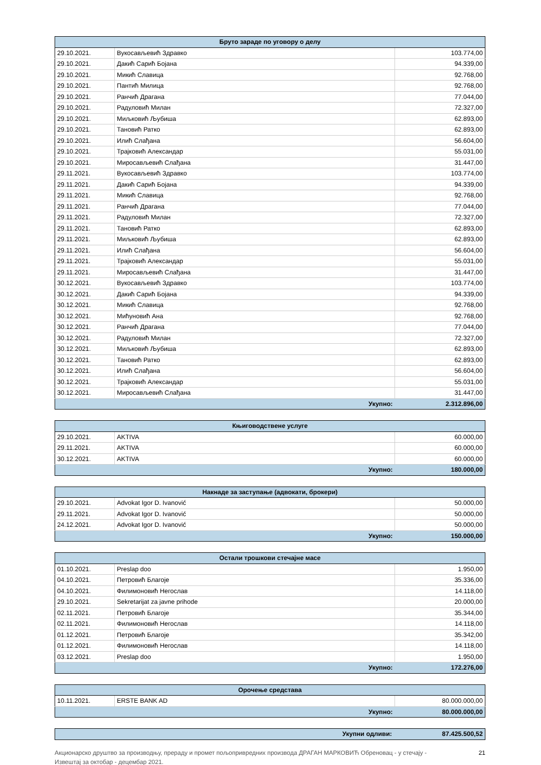| Бруто зараде по уговору о делу | | |
| --- | --- | --- |
| 29.10.2021. | Вукосављевић Здравко | 103.774,00 |
| 29.10.2021. | Дакић Сарић Бојана | 94.339,00 |
| 29.10.2021. | Микић Славица | 92.768,00 |
| 29.10.2021. | Пантић Милица | 92.768,00 |
| 29.10.2021. | Ранчић Драгана | 77.044,00 |
| 29.10.2021. | Радуловић Милан | 72.327,00 |
| 29.10.2021. | Миљковић Љубиша | 62.893,00 |
| 29.10.2021. | Тановић Ратко | 62.893,00 |
| 29.10.2021. | Илић Слађана | 56.604,00 |
| 29.10.2021. | Трајковић Александар | 55.031,00 |
| 29.10.2021. | Миросављевић Слађана | 31.447,00 |
| 29.11.2021. | Вукосављевић Здравко | 103.774,00 |
| 29.11.2021. | Дакић Сарић Бојана | 94.339,00 |
| 29.11.2021. | Микић Славица | 92.768,00 |
| 29.11.2021. | Ранчић Драгана | 77.044,00 |
| 29.11.2021. | Радуловић Милан | 72.327,00 |
| 29.11.2021. | Тановић Ратко | 62.893,00 |
| 29.11.2021. | Миљковић Љубиша | 62.893,00 |
| 29.11.2021. | Илић Слађана | 56.604,00 |
| 29.11.2021. | Трајковић Александар | 55.031,00 |
| 29.11.2021. | Миросављевић Слађана | 31.447,00 |
| 30.12.2021. | Вукосављевић Здравко | 103.774,00 |
| 30.12.2021. | Дакић Сарић Бојана | 94.339,00 |
| 30.12.2021. | Микић Славица | 92.768,00 |
| 30.12.2021. | Мићуновић Ана | 92.768,00 |
| 30.12.2021. | Ранчић Драгана | 77.044,00 |
| 30.12.2021. | Радуловић Милан | 72.327,00 |
| 30.12.2021. | Миљковић Љубиша | 62.893,00 |
| 30.12.2021. | Тановић Ратко | 62.893,00 |
| 30.12.2021. | Илић Слађана | 56.604,00 |
| 30.12.2021. | Трајковић Александар | 55.031,00 |
| 30.12.2021. | Миросављевић Слађана | 31.447,00 |
| Укупно: | | 2.312.896,00 |
| Књиговодствене услуге | | |
| --- | --- | --- |
| 29.10.2021. | AKTIVA | 60.000,00 |
| 29.11.2021. | AKTIVA | 60.000,00 |
| 30.12.2021. | AKTIVA | 60.000,00 |
| Укупно: | | 180.000,00 |
| Накнаде за заступање (адвокати, брокери) | | |
| --- | --- | --- |
| 29.10.2021. | Advokat Igor D. Ivanović | 50.000,00 |
| 29.11.2021. | Advokat Igor D. Ivanović | 50.000,00 |
| 24.12.2021. | Advokat Igor D. Ivanović | 50.000,00 |
| Укупно: | | 150.000,00 |
| Остали трошкови стечајне масе | | |
| --- | --- | --- |
| 01.10.2021. | Preslap doo | 1.950,00 |
| 04.10.2021. | Петровић Благоје | 35.336,00 |
| 04.10.2021. | Филимоновић Негослав | 14.118,00 |
| 29.10.2021. | Sekretarijat za javne prihode | 20.000,00 |
| 02.11.2021. | Петровић Благоје | 35.344,00 |
| 02.11.2021. | Филимоновић Негослав | 14.118,00 |
| 01.12.2021. | Петровић Благоје | 35.342,00 |
| 01.12.2021. | Филимоновић Негослав | 14.118,00 |
| 03.12.2021. | Preslap doo | 1.950,00 |
| Укупно: | | 172.276,00 |
| Орочење средстава | | |
| --- | --- | --- |
| 10.11.2021. | ERSTE BANK AD | 80.000.000,00 |
| Укупно: | | 80.000.000,00 |
| Укупни одливи: | 87.425.500,52 |
Акционарско друштво за производњу, прераду и промет пољопривредних производа ДРАГАН МАРКОВИЋ Обреновац - у стечају -
Извештај за октобар - децембар 2021. 21